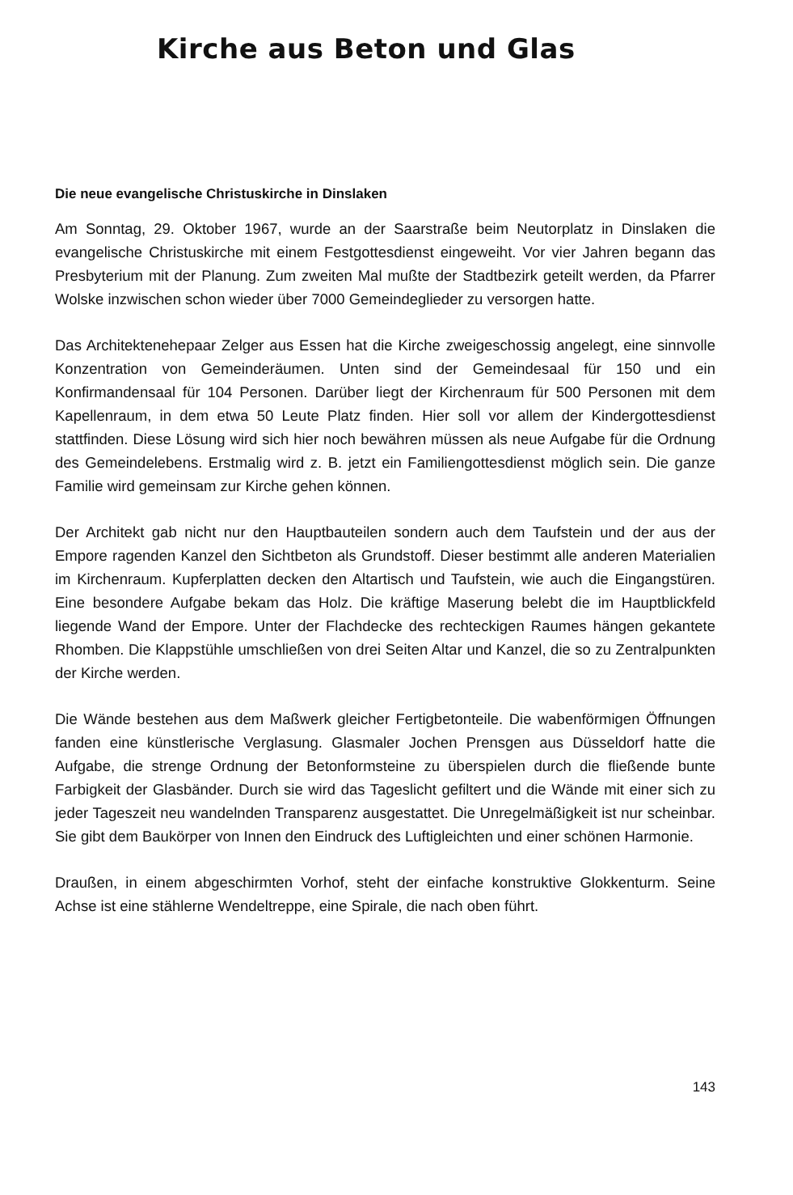Kirche aus Beton und Glas
Die neue evangelische Christuskirche in Dinslaken
Am Sonntag, 29. Oktober 1967, wurde an der Saarstraße beim Neutorplatz in Dinslaken die evangelische Christuskirche mit einem Festgottesdienst eingeweiht. Vor vier Jahren begann das Presbyterium mit der Planung. Zum zweiten Mal mußte der Stadtbezirk geteilt werden, da Pfarrer Wolske inzwischen schon wieder über 7000 Gemeindeglieder zu versorgen hatte.
Das Architektenehepaar Zelger aus Essen hat die Kirche zweigeschossig angelegt, eine sinnvolle Konzentration von Gemeinderäumen. Unten sind der Gemeindesaal für 150 und ein Konfirmandensaal für 104 Personen. Darüber liegt der Kirchenraum für 500 Personen mit dem Kapellenraum, in dem etwa 50 Leute Platz finden. Hier soll vor allem der Kindergottesdienst stattfinden. Diese Lösung wird sich hier noch bewähren müssen als neue Aufgabe für die Ordnung des Gemeindelebens. Erstmalig wird z. B. jetzt ein Familiengottesdienst möglich sein. Die ganze Familie wird gemeinsam zur Kirche gehen können.
Der Architekt gab nicht nur den Hauptbauteilen sondern auch dem Taufstein und der aus der Empore ragenden Kanzel den Sichtbeton als Grundstoff. Dieser bestimmt alle anderen Materialien im Kirchenraum. Kupferplatten decken den Altartisch und Taufstein, wie auch die Eingangstüren. Eine besondere Aufgabe bekam das Holz. Die kräftige Maserung belebt die im Hauptblickfeld liegende Wand der Empore. Unter der Flachdecke des rechteckigen Raumes hängen gekantete Rhomben. Die Klappstühle umschließen von drei Seiten Altar und Kanzel, die so zu Zentralpunkten der Kirche werden.
Die Wände bestehen aus dem Maßwerk gleicher Fertigbetonteile. Die wabenförmigen Öffnungen fanden eine künstlerische Verglasung. Glasmaler Jochen Prensgen aus Düsseldorf hatte die Aufgabe, die strenge Ordnung der Betonformsteine zu überspielen durch die fließende bunte Farbigkeit der Glasbänder. Durch sie wird das Tageslicht gefiltert und die Wände mit einer sich zu jeder Tageszeit neu wandelnden Transparenz ausgestattet. Die Unregelmäßigkeit ist nur scheinbar. Sie gibt dem Baukörper von Innen den Eindruck des Luftigleichten und einer schönen Harmonie.
Draußen, in einem abgeschirmten Vorhof, steht der einfache konstruktive Glokkenturm. Seine Achse ist eine stählerne Wendeltreppe, eine Spirale, die nach oben führt.
143